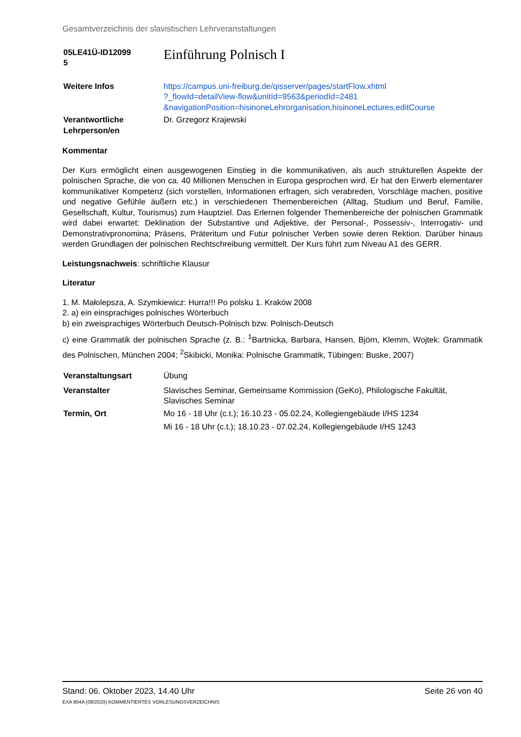Gesamtverzeichnis der slavistischen Lehrveranstaltungen
| 05LE41Ü-ID12099 5 | Einführung Polnisch I |
| Weitere Infos | https://campus.uni-freiburg.de/qisserver/pages/startFlow.xhtml ?_flowId=detailView-flow&unitId=9563&periodId=2481 &navigationPosition=hisinoneLehrorganisation,hisinoneLectures,editCourse |
| Verantwortliche Lehrperson/en | Dr. Grzegorz Krajewski |
Kommentar
Der Kurs ermöglicht einen ausgewogenen Einstieg in die kommunikativen, als auch strukturellen Aspekte der polnischen Sprache, die von ca. 40 Millionen Menschen in Europa gesprochen wird. Er hat den Erwerb elementarer kommunikativer Kompetenz (sich vorstellen, Informationen erfragen, sich verabreden, Vorschläge machen, positive und negative Gefühle äußern etc.) in verschiedenen Themenbereichen (Alltag, Studium und Beruf, Familie, Gesellschaft, Kultur, Tourismus) zum Hauptziel. Das Erlernen folgender Themenbereiche der polnischen Grammatik wird dabei erwartet: Deklination der Substantive und Adjektive, der Personal-, Possessiv-, Interrogativ- und Demonstrativpronomina; Präsens, Präteritum und Futur polnischer Verben sowie deren Rektion. Darüber hinaus werden Grundlagen der polnischen Rechtschreibung vermittelt. Der Kurs führt zum Niveau A1 des GERR.
Leistungsnachweis: schriftliche Klausur
Literatur
1. M. Małolepsza, A. Szymkiewicz: Hurra!!! Po polsku 1. Kraków 2008
2. a) ein einsprachiges polnisches Wörterbuch
b) ein zweisprachiges Wörterbuch Deutsch-Polnisch bzw. Polnisch-Deutsch
c) eine Grammatik der polnischen Sprache (z. B.: <sup>1</sup>Bartnicka, Barbara, Hansen, Björn, Klemm, Wojtek: Grammatik des Polnischen, München 2004; <sup>2</sup>Skibicki, Monika: Polnische Grammatik, Tübingen: Buske, 2007)
| Veranstaltungsart | Übung |
| Veranstalter | Slavisches Seminar, Gemeinsame Kommission (GeKo), Philologische Fakultät, Slavisches Seminar |
| Termin, Ort | Mo 16 - 18 Uhr (c.t.); 16.10.23 - 05.02.24, Kollegiengebäude I/HS 1234 Mi 16 - 18 Uhr (c.t.); 18.10.23 - 07.02.24, Kollegiengebäude I/HS 1243 |
Stand: 06. Oktober 2023, 14.40 Uhr Seite 26 von 40
EXA 804A (08/2020) KOMMENTIERTES VORLESUNGSVERZEICHNIS